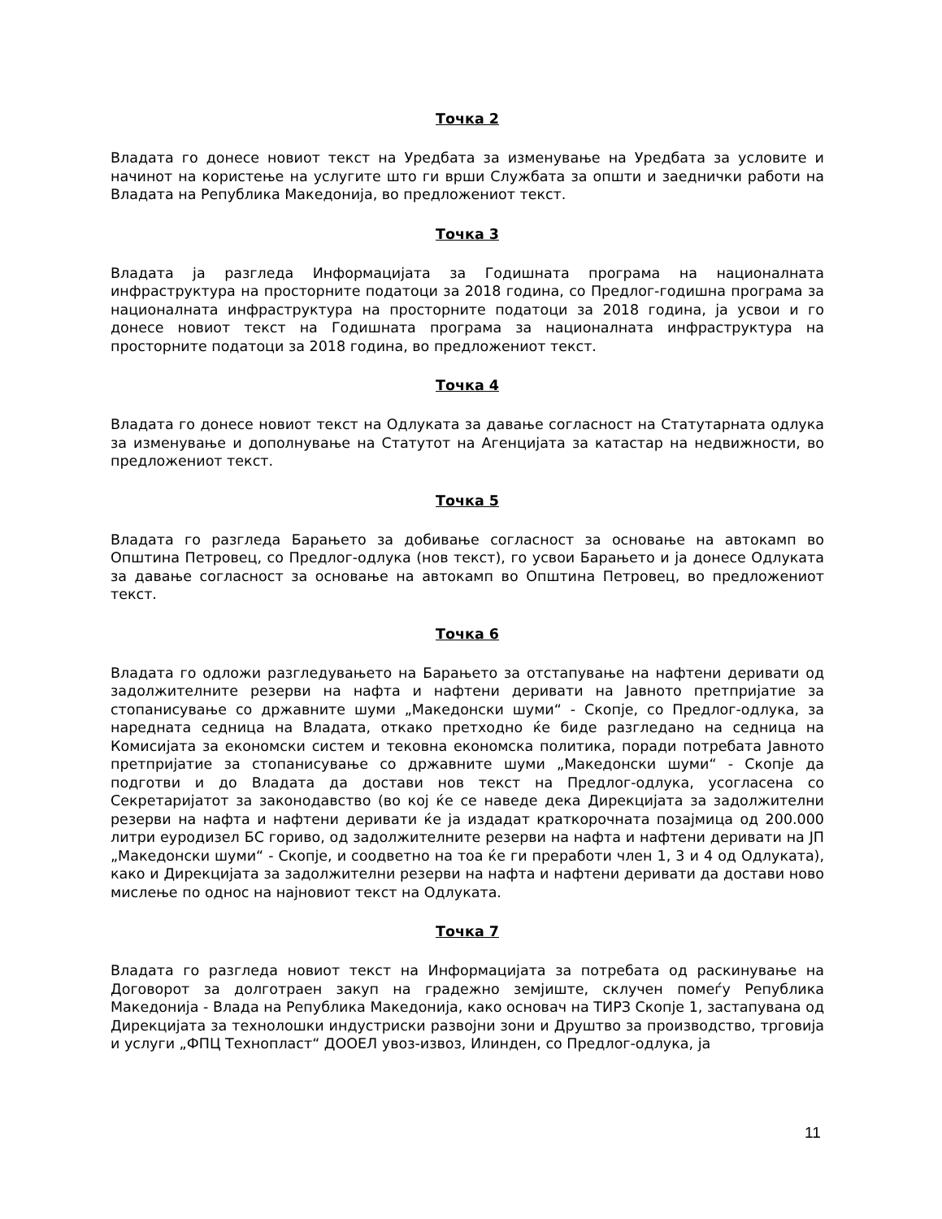Точка 2
Владата го донесе новиот текст на Уредбата за изменување на Уредбата за условите и начинот на користење на услугите што ги врши Службата за општи и заеднички работи на Владата на Република Македонија, во предложениот текст.
Точка 3
Владата ја разгледа Информацијата за Годишната програма на националната инфраструктура на просторните податоци за 2018 година, со Предлог-годишна програма за националната инфраструктура на просторните податоци за 2018 година, ја усвои и го донесе новиот текст на Годишната програма за националната инфраструктура на просторните податоци за 2018 година, во предложениот текст.
Точка 4
Владата го донесе новиот текст на Одлуката за давање согласност на Статутарната одлука за изменување и дополнување на Статутот на Агенцијата за катастар на недвижности, во предложениот текст.
Точка 5
Владата го разгледа Барањето за добивање согласност за основање на автокамп во Општина Петровец, со Предлог-одлука (нов текст), го усвои Барањето и ја донесе Одлуката за давање согласност за основање на автокамп во Општина Петровец, во предложениот текст.
Точка 6
Владата го одложи разгледувањето на Барањето за отстапување на нафтени деривати од задолжителните резерви на нафта и нафтени деривати на Јавното претпријатие за стопанисување со државните шуми „Македонски шуми“ - Скопје, со Предлог-одлука, за наредната седница на Владата, откако претходно ќе биде разгледано на седница на Комисијата за економски систем и тековна економска политика, поради потребата Јавното претпријатие за стопанисување со државните шуми „Македонски шуми“ - Скопје да подготви и до Владата да достави нов текст на Предлог-одлука, усогласена со Секретаријатот за законодавство (во кој ќе се наведе дека Дирекцијата за задолжителни резерви на нафта и нафтени деривати ќе ја издадат краткорочната позајмица од 200.000 литри еуродизел БС гориво, од задолжителните резерви на нафта и нафтени деривати на ЈП „Македонски шуми“ - Скопје, и соодветно на тоа ќе ги преработи член 1, 3 и 4 од Одлуката), како и Дирекцијата за задолжителни резерви на нафта и нафтени деривати да достави ново мислење по однос на најновиот текст на Одлуката.
Точка 7
Владата го разгледа новиот текст на Информацијата за потребата од раскинување на Договорот за долготраен закуп на градежно земјиште, склучен помеѓу Република Македонија - Влада на Република Македонија, како основач на ТИРЗ Скопје 1, застапувана од Дирекцијата за технолошки индустриски развојни зони и Друштво за производство, трговија и услуги „ФПЦ Технопласт“ ДООЕЛ увоз-извоз, Илинден, со Предлог-одлука, ја
11